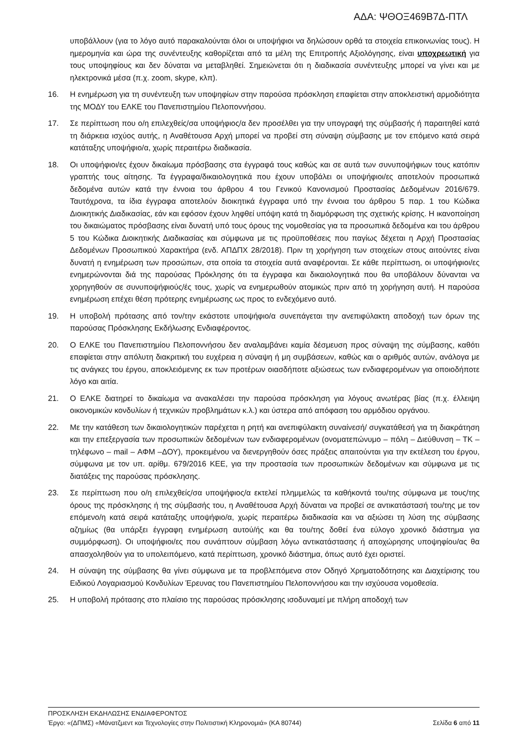ΑΔΑ: ΨΘΟΞ469Β7Δ-ΠΤΛ
υποβάλλουν (για το λόγο αυτό παρακαλούνται όλοι οι υποψήφιοι να δηλώσουν ορθά τα στοιχεία επικοινωνίας τους). Η ημερομηνία και ώρα της συνέντευξης καθορίζεται από τα μέλη της Επιτροπής Αξιολόγησης, είναι υποχρεωτική για τους υποψηφίους και δεν δύναται να μεταβληθεί. Σημειώνεται ότι η διαδικασία συνέντευξης μπορεί να γίνει και με ηλεκτρονικά μέσα (π.χ. zoom, skype, κλπ).
16. Η ενημέρωση για τη συνέντευξη των υποψηφίων στην παρούσα πρόσκληση επαφίεται στην αποκλειστική αρμοδιότητα της ΜΟΔΥ του ΕΛΚΕ του Πανεπιστημίου Πελοποννήσου.
17. Σε περίπτωση που ο/η επιλεχθείς/σα υποψήφιος/α δεν προσέλθει για την υπογραφή της σύμβασής ή παραιτηθεί κατά τη διάρκεια ισχύος αυτής, η Αναθέτουσα Αρχή μπορεί να προβεί στη σύναψη σύμβασης με τον επόμενο κατά σειρά κατάταξης υποψήφιο/α, χωρίς περαιτέρω διαδικασία.
18. Οι υποψήφιοι/ες έχουν δικαίωμα πρόσβασης στα έγγραφά τους καθώς και σε αυτά των συνυποψήφιων τους κατόπιν γραπτής τους αίτησης. Τα έγγραφα/δικαιολογητικά που έχουν υποβάλει οι υποψήφιοι/ες αποτελούν προσωπικά δεδομένα αυτών κατά την έννοια του άρθρου 4 του Γενικού Κανονισμού Προστασίας Δεδομένων 2016/679. Ταυτόχρονα, τα ίδια έγγραφα αποτελούν διοικητικά έγγραφα υπό την έννοια του άρθρου 5 παρ. 1 του Κώδικα Διοικητικής Διαδικασίας, εάν και εφόσον έχουν ληφθεί υπόψη κατά τη διαμόρφωση της σχετικής κρίσης. Η ικανοποίηση του δικαιώματος πρόσβασης είναι δυνατή υπό τους όρους της νομοθεσίας για τα προσωπικά δεδομένα και του άρθρου 5 του Κώδικα Διοικητικής Διαδικασίας και σύμφωνα με τις προϋποθέσεις που παγίως δέχεται η Αρχή Προστασίας Δεδομένων Προσωπικού Χαρακτήρα (ενδ. ΑΠΔΠΧ 28/2018). Πριν τη χορήγηση των στοιχείων στους αιτούντες είναι δυνατή η ενημέρωση των προσώπων, στα οποία τα στοιχεία αυτά αναφέρονται. Σε κάθε περίπτωση, οι υποψήφιοι/ες ενημερώνονται διά της παρούσας Πρόκλησης ότι τα έγγραφα και δικαιολογητικά που θα υποβάλουν δύνανται να χορηγηθούν σε συνυποψήφιούς/ές τους, χωρίς να ενημερωθούν ατομικώς πριν από τη χορήγηση αυτή. Η παρούσα ενημέρωση επέχει θέση πρότερης ενημέρωσης ως προς το ενδεχόμενο αυτό.
19. Η υποβολή πρότασης από τον/την εκάστοτε υποψήφιο/α συνεπάγεται την ανεπιφύλακτη αποδοχή των όρων της παρούσας Πρόσκλησης Εκδήλωσης Ενδιαφέροντος.
20. Ο ΕΛΚΕ του Πανεπιστημίου Πελοποννήσου δεν αναλαμβάνει καμία δέσμευση προς σύναψη της σύμβασης, καθότι επαφίεται στην απόλυτη διακριτική του ευχέρεια η σύναψη ή μη συμβάσεων, καθώς και ο αριθμός αυτών, ανάλογα με τις ανάγκες του έργου, αποκλειόμενης εκ των προτέρων οιασδήποτε αξιώσεως των ενδιαφερομένων για οποιοδήποτε λόγο και αιτία.
21. Ο ΕΛΚΕ διατηρεί το δικαίωμα να ανακαλέσει την παρούσα πρόσκληση για λόγους ανωτέρας βίας (π.χ. έλλειψη οικονομικών κονδυλίων ή τεχνικών προβλημάτων κ.λ.) και ύστερα από απόφαση του αρμόδιου οργάνου.
22. Με την κατάθεση των δικαιολογητικών παρέχεται η ρητή και ανεπιφύλακτη συναίνεσή/ συγκατάθεσή για τη διακράτηση και την επεξεργασία των προσωπικών δεδομένων των ενδιαφερομένων (ονοματεπώνυμο – πόλη – Διεύθυνση – ΤΚ – τηλέφωνο – mail – ΑΦΜ –ΔΟΥ), προκειμένου να διενεργηθούν όσες πράξεις απαιτούνται για την εκτέλεση του έργου, σύμφωνα με τον υπ. αρίθμ. 679/2016 ΚΕΕ, για την προστασία των προσωπικών δεδομένων και σύμφωνα με τις διατάξεις της παρούσας πρόσκλησης.
23. Σε περίπτωση που ο/η επιλεχθείς/σα υποψήφιος/α εκτελεί πλημμελώς τα καθήκοντά του/της σύμφωνα με τους/της όρους της πρόσκλησης ή της σύμβασής του, η Αναθέτουσα Αρχή δύναται να προβεί σε αντικατάστασή του/της με τον επόμενο/η κατά σειρά κατάταξης υποψήφιο/α, χωρίς περαιτέρω διαδικασία και να αξιώσει τη λύση της σύμβασης αζημίως (θα υπάρξει έγγραφη ενημέρωση αυτού/ής και θα του/της δοθεί ένα εύλογο χρονικό διάστημα για συμμόρφωση). Οι υποψήφιοι/ες που συνάπτουν σύμβαση λόγω αντικατάστασης ή αποχώρησης υποψηφίου/ας θα απασχοληθούν για το υπολειπόμενο, κατά περίπτωση, χρονικό διάστημα, όπως αυτό έχει οριστεί.
24. Η σύναψη της σύμβασης θα γίνει σύμφωνα με τα προβλεπόμενα στον Οδηγό Χρηματοδότησης και Διαχείρισης του Ειδικού Λογαριασμού Κονδυλίων Έρευνας του Πανεπιστημίου Πελοποννήσου και την ισχύουσα νομοθεσία.
25. Η υποβολή πρότασης στο πλαίσιο της παρούσας πρόσκλησης ισοδυναμεί με πλήρη αποδοχή των
ΠΡΟΣΚΛΗΣΗ ΕΚΔΗΛΩΣΗΣ ΕΝΔΙΑΦΕΡΟΝΤΟΣ
Έργο: «(ΔΠΜΣ) «Μάνατζμεντ και Τεχνολογίες στην Πολιτιστική Κληρονομιά» (ΚΑ 80744) Σελίδα 6 από 11